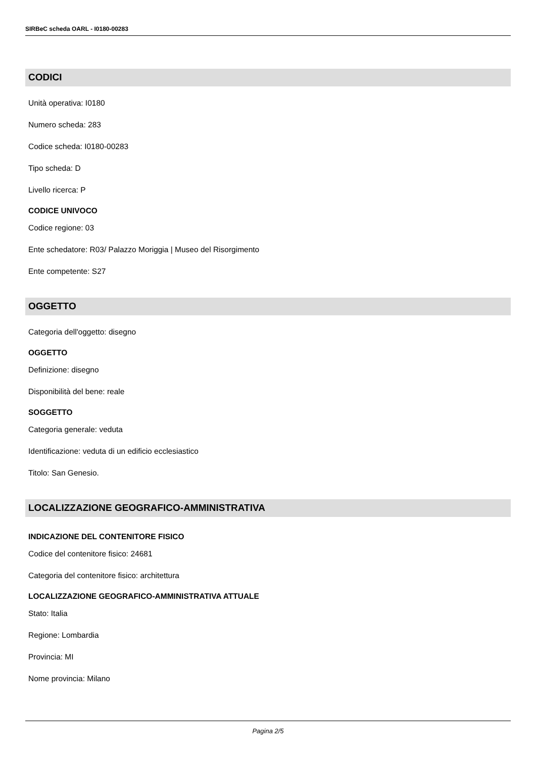SIRBeC scheda OARL - I0180-00283
CODICI
Unità operativa: I0180
Numero scheda: 283
Codice scheda: I0180-00283
Tipo scheda: D
Livello ricerca: P
CODICE UNIVOCO
Codice regione: 03
Ente schedatore: R03/ Palazzo Moriggia | Museo del Risorgimento
Ente competente: S27
OGGETTO
Categoria dell'oggetto: disegno
OGGETTO
Definizione: disegno
Disponibilità del bene: reale
SOGGETTO
Categoria generale: veduta
Identificazione: veduta di un edificio ecclesiastico
Titolo: San Genesio.
LOCALIZZAZIONE GEOGRAFICO-AMMINISTRATIVA
INDICAZIONE DEL CONTENITORE FISICO
Codice del contenitore fisico: 24681
Categoria del contenitore fisico: architettura
LOCALIZZAZIONE GEOGRAFICO-AMMINISTRATIVA ATTUALE
Stato: Italia
Regione: Lombardia
Provincia: MI
Nome provincia: Milano
Pagina 2/5